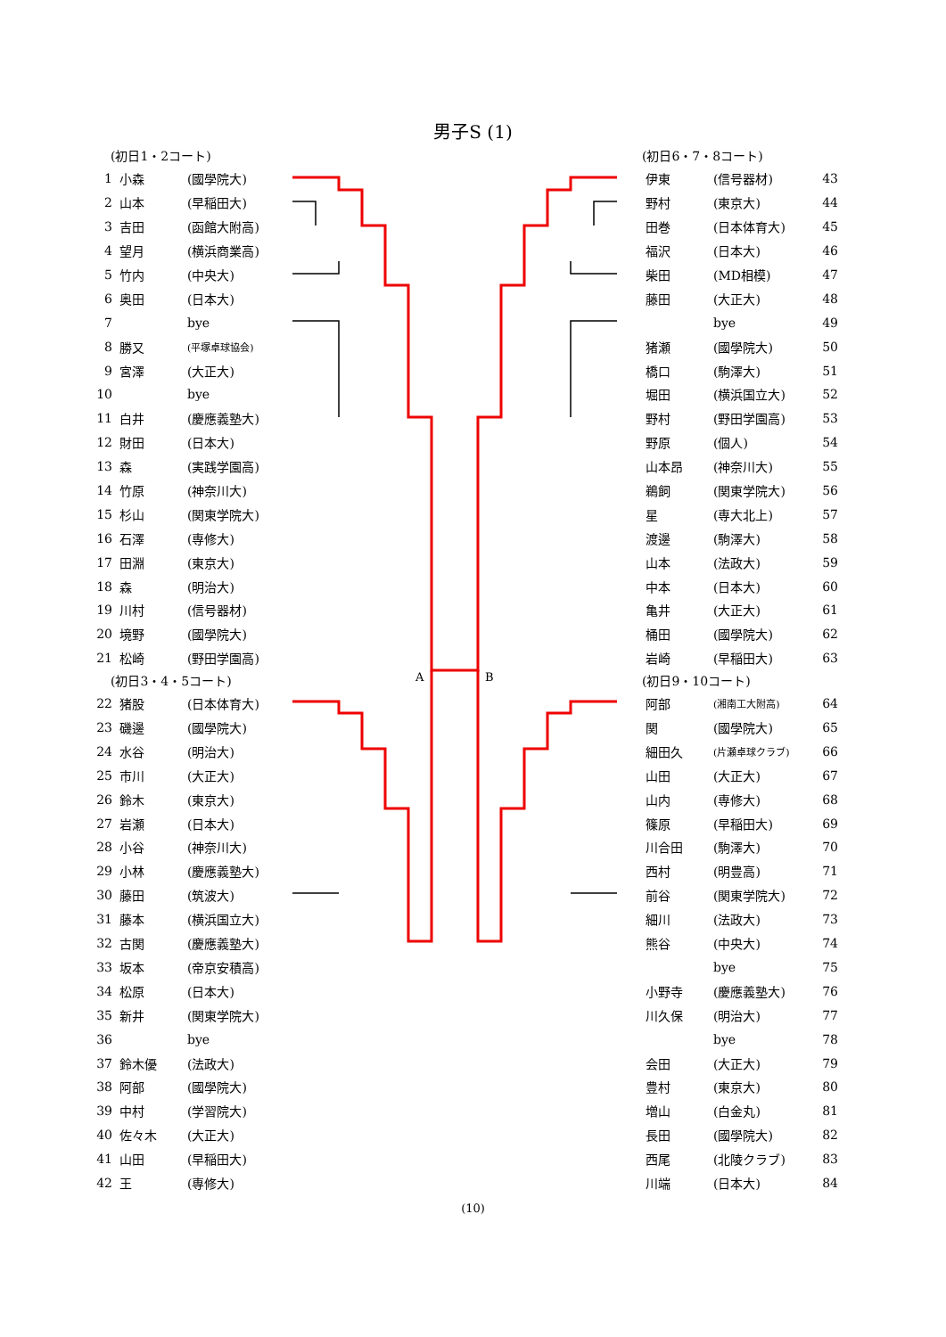男子S (1)
(初日1・2コート)
| 1 | 小森 | (國學院大) |
| 2 | 山本 | (早稲田大) |
| 3 | 吉田 | (函館大附高) |
| 4 | 望月 | (横浜商業高) |
| 5 | 竹内 | (中央大) |
| 6 | 奥田 | (日本大) |
| 7 | | bye |
| 8 | 勝又 | (平塚卓球協会) |
| 9 | 宮澤 | (大正大) |
| 10 | | bye |
| 11 | 白井 | (慶應義塾大) |
| 12 | 財田 | (日本大) |
| 13 | 森 | (実践学園高) |
| 14 | 竹原 | (神奈川大) |
| 15 | 杉山 | (関東学院大) |
| 16 | 石澤 | (専修大) |
| 17 | 田淵 | (東京大) |
| 18 | 森 | (明治大) |
| 19 | 川村 | (信号器材) |
| 20 | 境野 | (國學院大) |
| 21 | 松崎 | (野田学園高) |
(初日3・4・5コート)
| 22 | 猪股 | (日本体育大) |
| 23 | 磯邊 | (國學院大) |
| 24 | 水谷 | (明治大) |
| 25 | 市川 | (大正大) |
| 26 | 鈴木 | (東京大) |
| 27 | 岩瀬 | (日本大) |
| 28 | 小谷 | (神奈川大) |
| 29 | 小林 | (慶應義塾大) |
| 30 | 藤田 | (筑波大) |
| 31 | 藤本 | (横浜国立大) |
| 32 | 古関 | (慶應義塾大) |
| 33 | 坂本 | (帝京安積高) |
| 34 | 松原 | (日本大) |
| 35 | 新井 | (関東学院大) |
| 36 | | bye |
| 37 | 鈴木優 | (法政大) |
| 38 | 阿部 | (國學院大) |
| 39 | 中村 | (学習院大) |
| 40 | 佐々木 | (大正大) |
| 41 | 山田 | (早稲田大) |
| 42 | 王 | (専修大) |
A B
(初日6・7・8コート)
| 伊東 | (信号器材) | 43 |
| 野村 | (東京大) | 44 |
| 田巻 | (日本体育大) | 45 |
| 福沢 | (日本大) | 46 |
| 柴田 | (MD相模) | 47 |
| 藤田 | (大正大) | 48 |
| | bye | 49 |
| 猪瀬 | (國學院大) | 50 |
| 橋口 | (駒澤大) | 51 |
| 堀田 | (横浜国立大) | 52 |
| 野村 | (野田学園高) | 53 |
| 野原 | (個人) | 54 |
| 山本昂 | (神奈川大) | 55 |
| 鵜飼 | (関東学院大) | 56 |
| 星 | (専大北上) | 57 |
| 渡邊 | (駒澤大) | 58 |
| 山本 | (法政大) | 59 |
| 中本 | (日本大) | 60 |
| 亀井 | (大正大) | 61 |
| 桶田 | (國學院大) | 62 |
| 岩崎 | (早稲田大) | 63 |
(初日9・10コート)
| 阿部 | (湘南工大附高) | 64 |
| 関 | (國學院大) | 65 |
| 細田久 | (片瀬卓球クラブ) | 66 |
| 山田 | (大正大) | 67 |
| 山内 | (専修大) | 68 |
| 篠原 | (早稲田大) | 69 |
| 川合田 | (駒澤大) | 70 |
| 西村 | (明豊高) | 71 |
| 前谷 | (関東学院大) | 72 |
| 細川 | (法政大) | 73 |
| 熊谷 | (中央大) | 74 |
| | bye | 75 |
| 小野寺 | (慶應義塾大) | 76 |
| 川久保 | (明治大) | 77 |
| | bye | 78 |
| 会田 | (大正大) | 79 |
| 豊村 | (東京大) | 80 |
| 増山 | (白金丸) | 81 |
| 長田 | (國學院大) | 82 |
| 西尾 | (北陵クラブ) | 83 |
| 川端 | (日本大) | 84 |
(10)